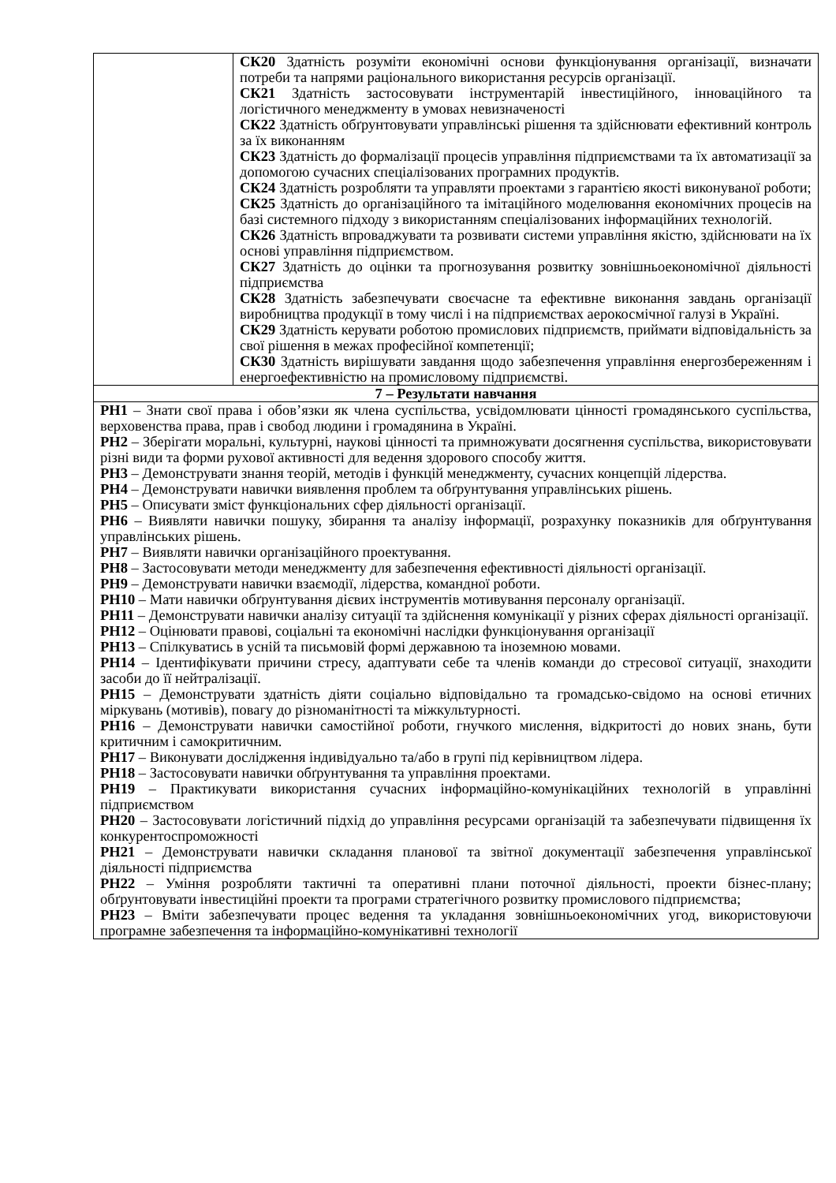| | СК20 Здатність розуміти економічні основи функціонування організації, визначати потреби та напрями раціонального використання ресурсів організації. СК21 Здатність застосовувати інструментарій інвестиційного, інноваційного та логістичного менеджменту в умовах невизначеності СК22 Здатність обґрунтовувати управлінські рішення та здійснювати ефективний контроль за їх виконанням СК23 Здатність до формалізації процесів управління підприємствами та їх автоматизації за допомогою сучасних спеціалізованих програмних продуктів. СК24 Здатність розробляти та управляти проектами з гарантією якості виконуваної роботи; СК25 Здатність до організаційного та імітаційного моделювання економічних процесів на базі системного підходу з використанням спеціалізованих інформаційних технологій. СК26 Здатність впроваджувати та розвивати системи управління якістю, здійснювати на їх основі управління підприємством. СК27 Здатність до оцінки та прогнозування розвитку зовнішньоекономічної діяльності підприємства СК28 Здатність забезпечувати своєчасне та ефективне виконання завдань організації виробництва продукції в тому числі і на підприємствах аерокосмічної галузі в Україні. СК29 Здатність керувати роботою промислових підприємств, приймати відповідальність за свої рішення в межах професійної компетенції; СК30 Здатність вирішувати завдання щодо забезпечення управління енергозбереженням і енергоефективністю на промисловому підприємстві. |
| 7 – Результати навчання | |
| РН1 – Знати свої права і обов’язки як члена суспільства, усвідомлювати цінності громадянського суспільства, верховенства права, прав і свобод людини і громадянина в Україні. РН2 – Зберігати моральні, культурні, наукові цінності та примножувати досягнення суспільства, використовувати різні види та форми рухової активності для ведення здорового способу життя. РН3 – Демонструвати знання теорій, методів і функцій менеджменту, сучасних концепцій лідерства. РН4 – Демонструвати навички виявлення проблем та обґрунтування управлінських рішень. РН5 – Описувати зміст функціональних сфер діяльності організації. РН6 – Виявляти навички пошуку, збирання та аналізу інформації, розрахунку показників для обґрунтування управлінських рішень. РН7 – Виявляти навички організаційного проектування. РН8 – Застосовувати методи менеджменту для забезпечення ефективності діяльності організації. РН9 – Демонструвати навички взаємодії, лідерства, командної роботи. РН10 – Мати навички обґрунтування дієвих інструментів мотивування персоналу організації. РН11 – Демонструвати навички аналізу ситуації та здійснення комунікації у різних сферах діяльності організації. РН12 – Оцінювати правові, соціальні та економічні наслідки функціонування організації РН13 – Спілкуватись в усній та письмовій формі державною та іноземною мовами. РН14 – Ідентифікувати причини стресу, адаптувати себе та членів команди до стресової ситуації, знаходити засоби до її нейтралізації. РН15 – Демонструвати здатність діяти соціально відповідально та громадсько-свідомо на основі етичних міркувань (мотивів), повагу до різноманітності та міжкультурності. РН16 – Демонструвати навички самостійної роботи, гнучкого мислення, відкритості до нових знань, бути критичним і самокритичним. РН17 – Виконувати дослідження індивідуально та/або в групі під керівництвом лідера. РН18 – Застосовувати навички обґрунтування та управління проектами. РН19 – Практикувати використання сучасних інформаційно-комунікаційних технологій в управлінні підприємством РН20 – Застосовувати логістичний підхід до управління ресурсами організацій та забезпечувати підвищення їх конкурентоспроможності РН21 – Демонструвати навички складання планової та звітної документації забезпечення управлінської діяльності підприємства РН22 – Уміння розробляти тактичні та оперативні плани поточної діяльності, проекти бізнес-плану; обґрунтовувати інвестиційні проекти та програми стратегічного розвитку промислового підприємства; РН23 – Вміти забезпечувати процес ведення та укладання зовнішньоекономічних угод, використовуючи програмне забезпечення та інформаційно-комунікативні технології | |